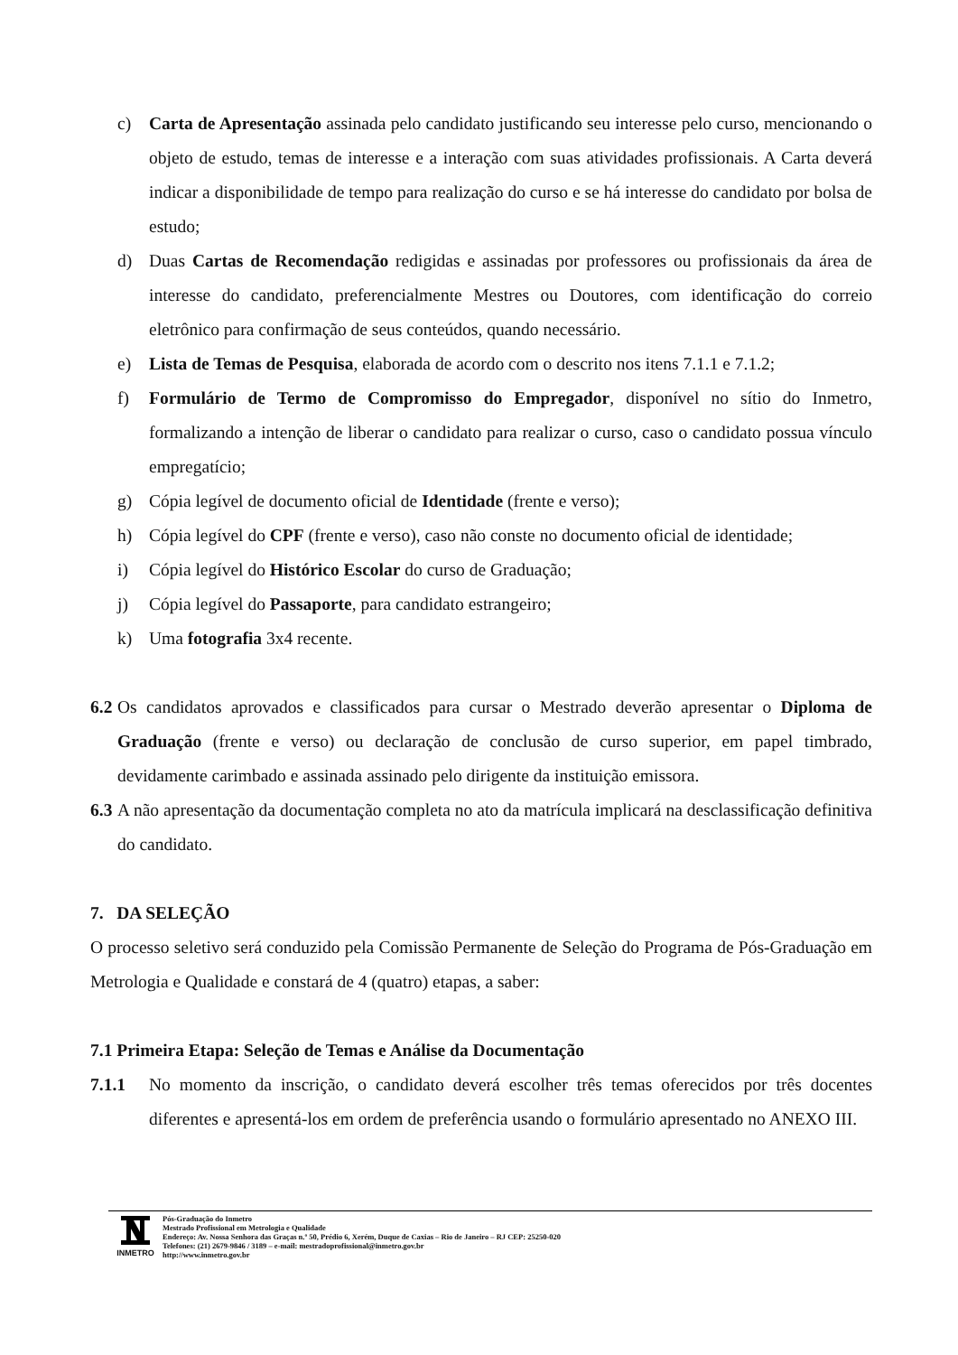c) Carta de Apresentação assinada pelo candidato justificando seu interesse pelo curso, mencionando o objeto de estudo, temas de interesse e a interação com suas atividades profissionais. A Carta deverá indicar a disponibilidade de tempo para realização do curso e se há interesse do candidato por bolsa de estudo;
d) Duas Cartas de Recomendação redigidas e assinadas por professores ou profissionais da área de interesse do candidato, preferencialmente Mestres ou Doutores, com identificação do correio eletrônico para confirmação de seus conteúdos, quando necessário.
e) Lista de Temas de Pesquisa, elaborada de acordo com o descrito nos itens 7.1.1 e 7.1.2;
f) Formulário de Termo de Compromisso do Empregador, disponível no sítio do Inmetro, formalizando a intenção de liberar o candidato para realizar o curso, caso o candidato possua vínculo empregatício;
g) Cópia legível de documento oficial de Identidade (frente e verso);
h) Cópia legível do CPF (frente e verso), caso não conste no documento oficial de identidade;
i) Cópia legível do Histórico Escolar do curso de Graduação;
j) Cópia legível do Passaporte, para candidato estrangeiro;
k) Uma fotografia 3x4 recente.
6.2 Os candidatos aprovados e classificados para cursar o Mestrado deverão apresentar o Diploma de Graduação (frente e verso) ou declaração de conclusão de curso superior, em papel timbrado, devidamente carimbado e assinada assinado pelo dirigente da instituição emissora.
6.3 A não apresentação da documentação completa no ato da matrícula implicará na desclassificação definitiva do candidato.
7. DA SELEÇÃO
O processo seletivo será conduzido pela Comissão Permanente de Seleção do Programa de Pós-Graduação em Metrologia e Qualidade e constará de 4 (quatro) etapas, a saber:
7.1 Primeira Etapa: Seleção de Temas e Análise da Documentação
7.1.1 No momento da inscrição, o candidato deverá escolher três temas oferecidos por três docentes diferentes e apresentá-los em ordem de preferência usando o formulário apresentado no ANEXO III.
INMETRO Pós-Graduação do Inmetro
Mestrado Profissional em Metrologia e Qualidade
Endereço: Av. Nossa Senhora das Graças n.º 50, Prédio 6, Xerém, Duque de Caxias – Rio de Janeiro – RJ CEP: 25250-020
Telefones: (21) 2679-9846 / 3189 – e-mail: mestradoprofissional@inmetro.gov.br
http://www.inmetro.gov.br